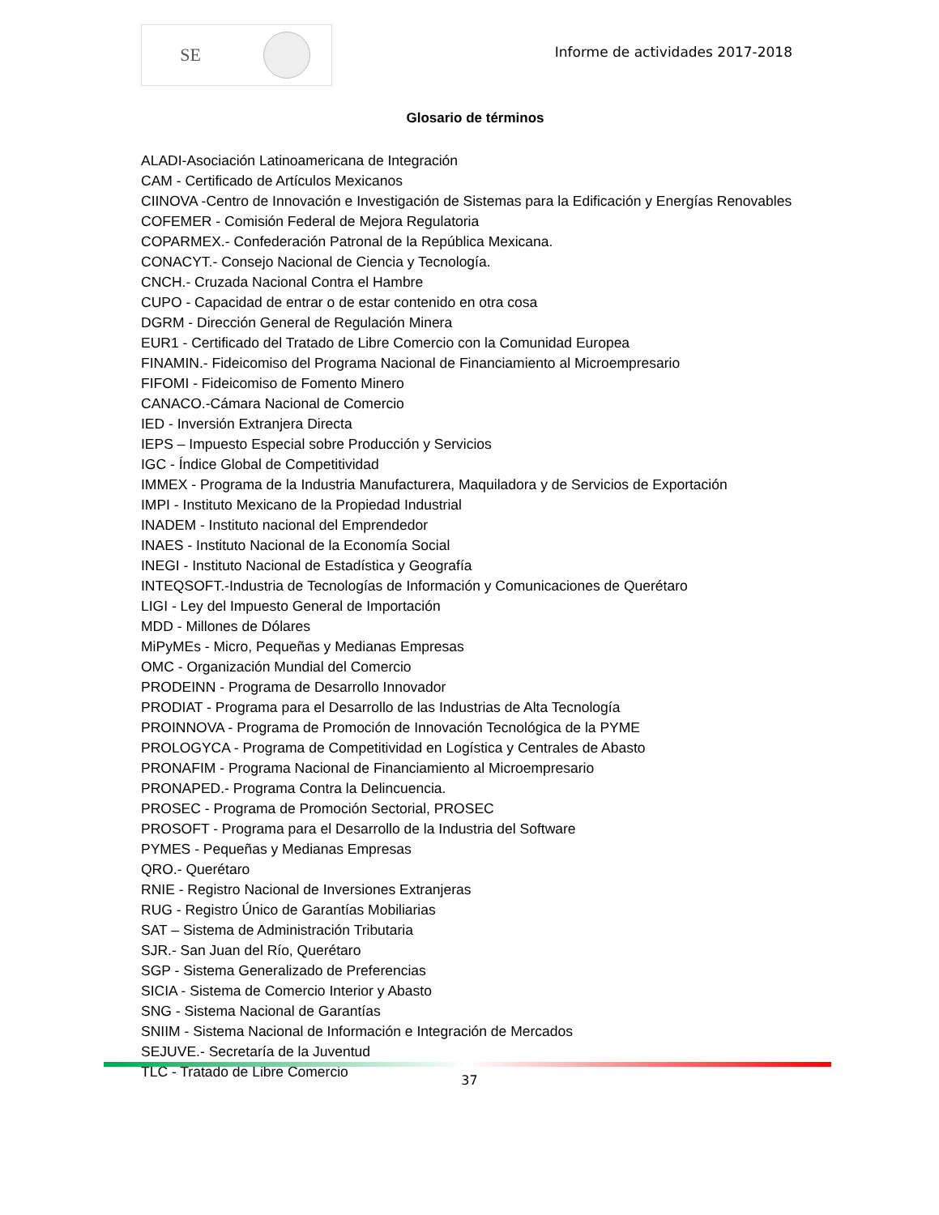SE
Informe de actividades 2017-2018
Glosario de términos
ALADI-Asociación Latinoamericana de Integración
CAM - Certificado de Artículos Mexicanos
CIINOVA -Centro de Innovación e Investigación de Sistemas para la Edificación y Energías Renovables
COFEMER - Comisión Federal de Mejora Regulatoria
COPARMEX.- Confederación Patronal de la República Mexicana.
CONACYT.- Consejo Nacional de Ciencia y Tecnología.
CNCH.- Cruzada Nacional Contra el Hambre
CUPO - Capacidad de entrar o de estar contenido en otra cosa
DGRM - Dirección General de Regulación Minera
EUR1 - Certificado del Tratado de Libre Comercio con la Comunidad Europea
FINAMIN.- Fideicomiso del Programa Nacional de Financiamiento al Microempresario
FIFOMI - Fideicomiso de Fomento Minero
CANACO.-Cámara Nacional de Comercio
IED - Inversión Extranjera Directa
IEPS – Impuesto Especial sobre Producción y Servicios
IGC - Índice Global de Competitividad
IMMEX - Programa de la Industria Manufacturera, Maquiladora y de Servicios de Exportación
IMPI - Instituto Mexicano de la Propiedad Industrial
INADEM - Instituto nacional del Emprendedor
INAES - Instituto Nacional de la Economía Social
INEGI - Instituto Nacional de Estadística y Geografía
INTEQSOFT.-Industria de Tecnologías de Información y Comunicaciones de Querétaro
LIGI - Ley del Impuesto General de Importación
MDD - Millones de Dólares
MiPyMEs - Micro, Pequeñas y Medianas Empresas
OMC - Organización Mundial del Comercio
PRODEINN - Programa de Desarrollo Innovador
PRODIAT - Programa para el Desarrollo de las Industrias de Alta Tecnología
PROINNOVA - Programa de Promoción de Innovación Tecnológica de la PYME
PROLOGYCA - Programa de Competitividad en Logística y Centrales de Abasto
PRONAFIM - Programa Nacional de Financiamiento al Microempresario
PRONAPED.- Programa Contra la Delincuencia.
PROSEC - Programa de Promoción Sectorial, PROSEC
PROSOFT - Programa para el Desarrollo de la Industria del Software
PYMES - Pequeñas y Medianas Empresas
QRO.- Querétaro
RNIE - Registro Nacional de Inversiones Extranjeras
RUG - Registro Único de Garantías Mobiliarias
SAT – Sistema de Administración Tributaria
SJR.- San Juan del Río, Querétaro
SGP - Sistema Generalizado de Preferencias
SICIA - Sistema de Comercio Interior y Abasto
SNG - Sistema Nacional de Garantías
SNIIM - Sistema Nacional de Información e Integración de Mercados
SEJUVE.- Secretaría de la Juventud
TLC - Tratado de Libre Comercio
37